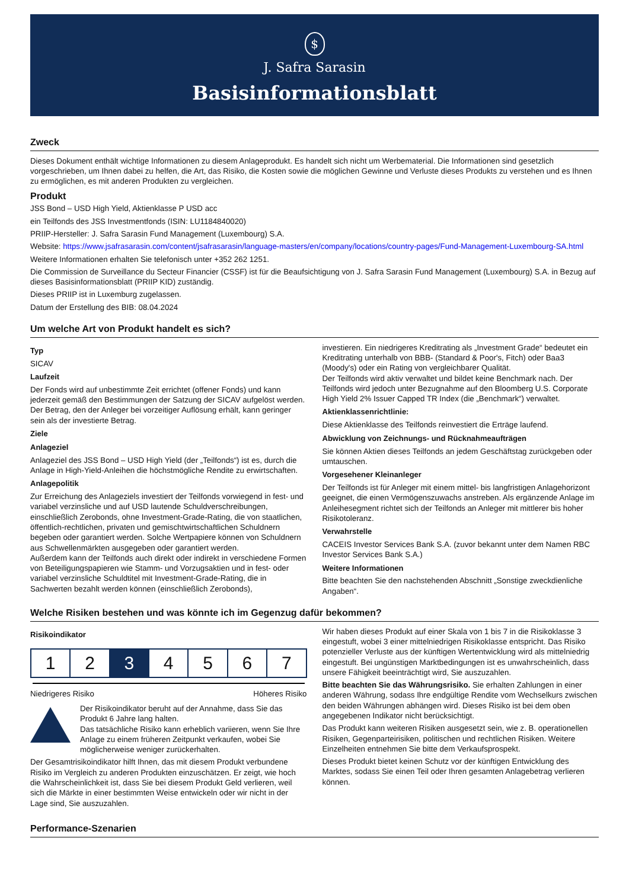$
J. Safra Sarasin
Basisinformationsblatt
Zweck
Dieses Dokument enthält wichtige Informationen zu diesem Anlageprodukt. Es handelt sich nicht um Werbematerial. Die Informationen sind gesetzlich vorgeschrieben, um Ihnen dabei zu helfen, die Art, das Risiko, die Kosten sowie die möglichen Gewinne und Verluste dieses Produkts zu verstehen und es Ihnen zu ermöglichen, es mit anderen Produkten zu vergleichen.
Produkt
JSS Bond – USD High Yield, Aktienklasse P USD acc
ein Teilfonds des JSS Investmentfonds (ISIN: LU1184840020)
PRIIP-Hersteller: J. Safra Sarasin Fund Management (Luxembourg) S.A.
Website: https://www.jsafrasarasin.com/content/jsafrasarasin/language-masters/en/company/locations/country-pages/Fund-Management-Luxembourg-SA.html
Weitere Informationen erhalten Sie telefonisch unter +352 262 1251.
Die Commission de Surveillance du Secteur Financier (CSSF) ist für die Beaufsichtigung von J. Safra Sarasin Fund Management (Luxembourg) S.A. in Bezug auf dieses Basisinformationsblatt (PRIIP KID) zuständig.
Dieses PRIIP ist in Luxemburg zugelassen.
Datum der Erstellung des BIB: 08.04.2024
Um welche Art von Produkt handelt es sich?
Typ
SICAV
Laufzeit
Der Fonds wird auf unbestimmte Zeit errichtet (offener Fonds) und kann jederzeit gemäß den Bestimmungen der Satzung der SICAV aufgelöst werden. Der Betrag, den der Anleger bei vorzeitiger Auflösung erhält, kann geringer sein als der investierte Betrag.
Ziele
Anlageziel
Anlageziel des JSS Bond – USD High Yield (der „Teilfonds“) ist es, durch die Anlage in High-Yield-Anleihen die höchstmögliche Rendite zu erwirtschaften.
Anlagepolitik
Zur Erreichung des Anlageziels investiert der Teilfonds vorwiegend in fest- und variabel verzinsliche und auf USD lautende Schuldverschreibungen, einschließlich Zerobonds, ohne Investment-Grade-Rating, die von staatlichen, öffentlich-rechtlichen, privaten und gemischtwirtschaftlichen Schuldnern begeben oder garantiert werden. Solche Wertpapiere können von Schuldnern aus Schwellenmärkten ausgegeben oder garantiert werden.
Außerdem kann der Teilfonds auch direkt oder indirekt in verschiedene Formen von Beteiligungspapieren wie Stamm- und Vorzugsaktien und in fest- oder variabel verzinsliche Schuldtitel mit Investment-Grade-Rating, die in Sachwerten bezahlt werden können (einschließlich Zerobonds),
investieren. Ein niedrigeres Kreditrating als „Investment Grade“ bedeutet ein Kreditrating unterhalb von BBB- (Standard & Poor's, Fitch) oder Baa3 (Moody's) oder ein Rating von vergleichbarer Qualität.
Der Teilfonds wird aktiv verwaltet und bildet keine Benchmark nach. Der Teilfonds wird jedoch unter Bezugnahme auf den Bloomberg U.S. Corporate High Yield 2% Issuer Capped TR Index (die „Benchmark“) verwaltet.
Aktienklassenrichtlinie:
Diese Aktienklasse des Teilfonds reinvestiert die Erträge laufend.
Abwicklung von Zeichnungs- und Rücknahmeaufträgen
Sie können Aktien dieses Teilfonds an jedem Geschäftstag zurückgeben oder umtauschen.
Vorgesehener Kleinanleger
Der Teilfonds ist für Anleger mit einem mittel- bis langfristigen Anlagehorizont geeignet, die einen Vermögenszuwachs anstreben. Als ergänzende Anlage im Anleihesegment richtet sich der Teilfonds an Anleger mit mittlerer bis hoher Risikotoleranz.
Verwahrstelle
CACEIS Investor Services Bank S.A. (zuvor bekannt unter dem Namen RBC Investor Services Bank S.A.)
Weitere Informationen
Bitte beachten Sie den nachstehenden Abschnitt „Sonstige zweckdienliche Angaben“.
Welche Risiken bestehen und was könnte ich im Gegenzug dafür bekommen?
Risikoindikator
| 1 | 2 | 3 | 4 | 5 | 6 | 7 |
Niedrigeres Risiko Höheres Risiko
Der Risikoindikator beruht auf der Annahme, dass Sie das Produkt 6 Jahre lang halten.
Das tatsächliche Risiko kann erheblich variieren, wenn Sie Ihre Anlage zu einem früheren Zeitpunkt verkaufen, wobei Sie möglicherweise weniger zurückerhalten.
Der Gesamtrisikoindikator hilft Ihnen, das mit diesem Produkt verbundene Risiko im Vergleich zu anderen Produkten einzuschätzen. Er zeigt, wie hoch die Wahrscheinlichkeit ist, dass Sie bei diesem Produkt Geld verlieren, weil sich die Märkte in einer bestimmten Weise entwickeln oder wir nicht in der Lage sind, Sie auszuzahlen.
Wir haben dieses Produkt auf einer Skala von 1 bis 7 in die Risikoklasse 3 eingestuft, wobei 3 einer mittelniedrigen Risikoklasse entspricht. Das Risiko potenzieller Verluste aus der künftigen Wertentwicklung wird als mittelniedrig eingestuft. Bei ungünstigen Marktbedingungen ist es unwahrscheinlich, dass unsere Fähigkeit beeinträchtigt wird, Sie auszuzahlen.
Bitte beachten Sie das Währungsrisiko. Sie erhalten Zahlungen in einer anderen Währung, sodass Ihre endgültige Rendite vom Wechselkurs zwischen den beiden Währungen abhängen wird. Dieses Risiko ist bei dem oben angegebenen Indikator nicht berücksichtigt.
Das Produkt kann weiteren Risiken ausgesetzt sein, wie z. B. operationellen Risiken, Gegenparteirisiken, politischen und rechtlichen Risiken. Weitere Einzelheiten entnehmen Sie bitte dem Verkaufsprospekt.
Dieses Produkt bietet keinen Schutz vor der künftigen Entwicklung des Marktes, sodass Sie einen Teil oder Ihren gesamten Anlagebetrag verlieren können.
Performance-Szenarien